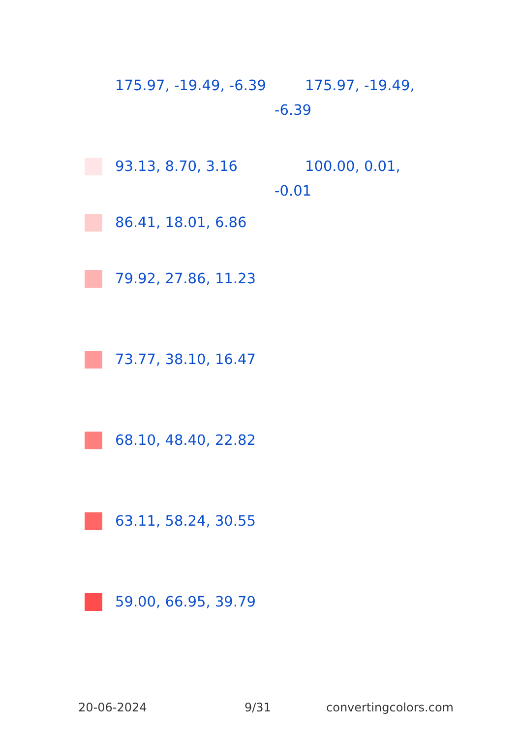175.97, -19.49, -6.39
93.13, 8.70, 3.16
86.41, 18.01, 6.86
79.92, 27.86, 11.23
73.77, 38.10, 16.47
68.10, 48.40, 22.82
63.11, 58.24, 30.55
59.00, 66.95, 39.79
175.97, -19.49, -6.39
100.00, 0.01, -0.01
20-06-2024 9/31 convertingcolors.com